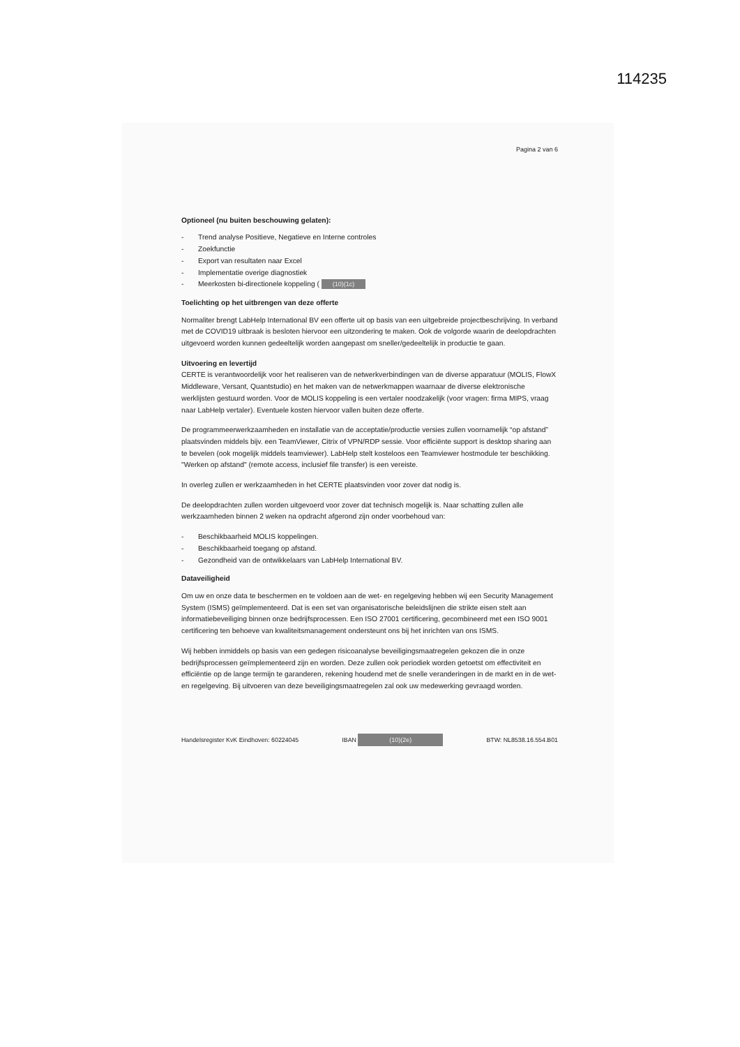114235
Pagina 2 van 6
Optioneel (nu buiten beschouwing gelaten):
- Trend analyse Positieve, Negatieve en Interne controles
- Zoekfunctie
- Export van resultaten naar Excel
- Implementatie overige diagnostiek
- Meerkosten bi-directionele koppeling ( (10)(1c)
Toelichting op het uitbrengen van deze offerte
Normaliter brengt LabHelp International BV een offerte uit op basis van een uitgebreide projectbeschrijving. In verband met de COVID19 uitbraak is besloten hiervoor een uitzondering te maken. Ook de volgorde waarin de deelopdrachten uitgevoerd worden kunnen gedeeltelijk worden aangepast om sneller/gedeeltelijk in productie te gaan.
Uitvoering en levertijd
CERTE is verantwoordelijk voor het realiseren van de netwerkverbindingen van de diverse apparatuur (MOLIS, FlowX Middleware, Versant, Quantstudio) en het maken van de netwerkmappen waarnaar de diverse elektronische werklijsten gestuurd worden. Voor de MOLIS koppeling is een vertaler noodzakelijk (voor vragen: firma MIPS, vraag naar LabHelp vertaler). Eventuele kosten hiervoor vallen buiten deze offerte.
De programmeerwerkzaamheden en installatie van de acceptatie/productie versies zullen voornamelijk “op afstand” plaatsvinden middels bijv. een TeamViewer, Citrix of VPN/RDP sessie. Voor efficiënte support is desktop sharing aan te bevelen (ook mogelijk middels teamviewer). LabHelp stelt kosteloos een Teamviewer hostmodule ter beschikking. "Werken op afstand" (remote access, inclusief file transfer) is een vereiste.
In overleg zullen er werkzaamheden in het CERTE plaatsvinden voor zover dat nodig is.
De deelopdrachten zullen worden uitgevoerd voor zover dat technisch mogelijk is. Naar schatting zullen alle werkzaamheden binnen 2 weken na opdracht afgerond zijn onder voorbehoud van:
- Beschikbaarheid MOLIS koppelingen.
- Beschikbaarheid toegang op afstand.
- Gezondheid van de ontwikkelaars van LabHelp International BV.
Dataveiligheid
Om uw en onze data te beschermen en te voldoen aan de wet- en regelgeving hebben wij een Security Management System (ISMS) geïmplementeerd. Dat is een set van organisatorische beleidslijnen die strikte eisen stelt aan informatiebeveiliging binnen onze bedrijfsprocessen. Een ISO 27001 certificering, gecombineerd met een ISO 9001 certificering ten behoeve van kwaliteitsmanagement ondersteunt ons bij het inrichten van ons ISMS.
Wij hebben inmiddels op basis van een gedegen risicoanalyse beveiligingsmaatregelen gekozen die in onze bedrijfsprocessen geïmplementeerd zijn en worden. Deze zullen ook periodiek worden getoetst om effectiviteit en efficiëntie op de lange termijn te garanderen, rekening houdend met de snelle veranderingen in de markt en in de wet- en regelgeving. Bij uitvoeren van deze beveiligingsmaatregelen zal ook uw medewerking gevraagd worden.
Handelsregister KvK Eindhoven: 60224045 IBAN (10)(2e) BTW: NL8538.16.554.B01